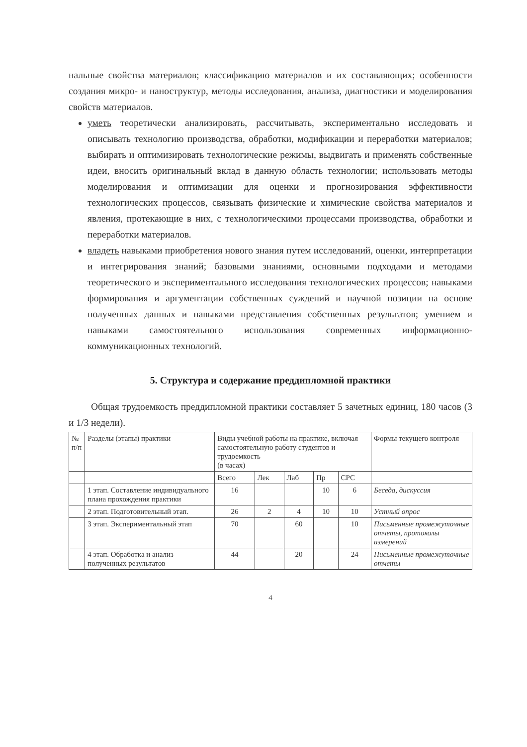нальные свойства материалов; классификацию материалов и их составляющих; особенности создания микро- и наноструктур, методы исследования, анализа, диагностики и моделирования свойств материалов.
уметь теоретически анализировать, рассчитывать, экспериментально исследовать и описывать технологию производства, обработки, модификации и переработки материалов; выбирать и оптимизировать технологические режимы, выдвигать и применять собственные идеи, вносить оригинальный вклад в данную область технологии; использовать методы моделирования и оптимизации для оценки и прогнозирования эффективности технологических процессов, связывать физические и химические свойства материалов и явления, протекающие в них, с технологическими процессами производства, обработки и переработки материалов.
владеть навыками приобретения нового знания путем исследований, оценки, интерпретации и интегрирования знаний; базовыми знаниями, основными подходами и методами теоретического и экспериментального исследования технологических процессов; навыками формирования и аргументации собственных суждений и научной позиции на основе полученных данных и навыками представления собственных результатов; умением и навыками самостоятельного использования современных информационно-коммуникационных технологий.
5. Структура и содержание преддипломной практики
Общая трудоемкость преддипломной практики составляет 5 зачетных единиц, 180 часов (3 и 1/3 недели).
| № п/п | Разделы (этапы) практики | Виды учебной работы на практике, включая самостоятельную работу студентов и трудоемкость (в часах) | | | | | Формы текущего контроля |
| --- | --- | --- | --- | --- | --- | --- | --- |
| | | Всего | Лек | Лаб | Пр | СРС | |
| | 1 этап. Составление индивидуального плана прохождения практики | 16 | | | 10 | 6 | Беседа, дискуссия |
| | 2 этап. Подготовительный этап. | 26 | 2 | 4 | 10 | 10 | Устный опрос |
| | 3 этап. Экспериментальный этап | 70 | | 60 | | 10 | Письменные промежуточные отчеты, протоколы измерений |
| | 4 этап. Обработка и анализ полученных результатов | 44 | | 20 | | 24 | Письменные промежуточные отчеты |
4